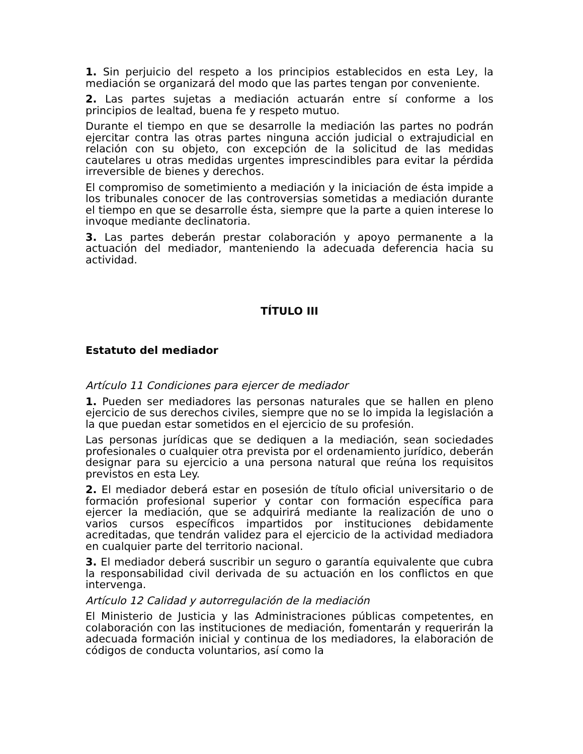1. Sin perjuicio del respeto a los principios establecidos en esta Ley, la mediación se organizará del modo que las partes tengan por conveniente.
2. Las partes sujetas a mediación actuarán entre sí conforme a los principios de lealtad, buena fe y respeto mutuo.
Durante el tiempo en que se desarrolle la mediación las partes no podrán ejercitar contra las otras partes ninguna acción judicial o extrajudicial en relación con su objeto, con excepción de la solicitud de las medidas cautelares u otras medidas urgentes imprescindibles para evitar la pérdida irreversible de bienes y derechos.
El compromiso de sometimiento a mediación y la iniciación de ésta impide a los tribunales conocer de las controversias sometidas a mediación durante el tiempo en que se desarrolle ésta, siempre que la parte a quien interese lo invoque mediante declinatoria.
3. Las partes deberán prestar colaboración y apoyo permanente a la actuación del mediador, manteniendo la adecuada deferencia hacia su actividad.
TÍTULO III
Estatuto del mediador
Artículo 11 Condiciones para ejercer de mediador
1. Pueden ser mediadores las personas naturales que se hallen en pleno ejercicio de sus derechos civiles, siempre que no se lo impida la legislación a la que puedan estar sometidos en el ejercicio de su profesión.
Las personas jurídicas que se dediquen a la mediación, sean sociedades profesionales o cualquier otra prevista por el ordenamiento jurídico, deberán designar para su ejercicio a una persona natural que reúna los requisitos previstos en esta Ley.
2. El mediador deberá estar en posesión de título oficial universitario o de formación profesional superior y contar con formación específica para ejercer la mediación, que se adquirirá mediante la realización de uno o varios cursos específicos impartidos por instituciones debidamente acreditadas, que tendrán validez para el ejercicio de la actividad mediadora en cualquier parte del territorio nacional.
3. El mediador deberá suscribir un seguro o garantía equivalente que cubra la responsabilidad civil derivada de su actuación en los conflictos en que intervenga.
Artículo 12 Calidad y autorregulación de la mediación
El Ministerio de Justicia y las Administraciones públicas competentes, en colaboración con las instituciones de mediación, fomentarán y requerirán la adecuada formación inicial y continua de los mediadores, la elaboración de códigos de conducta voluntarios, así como la